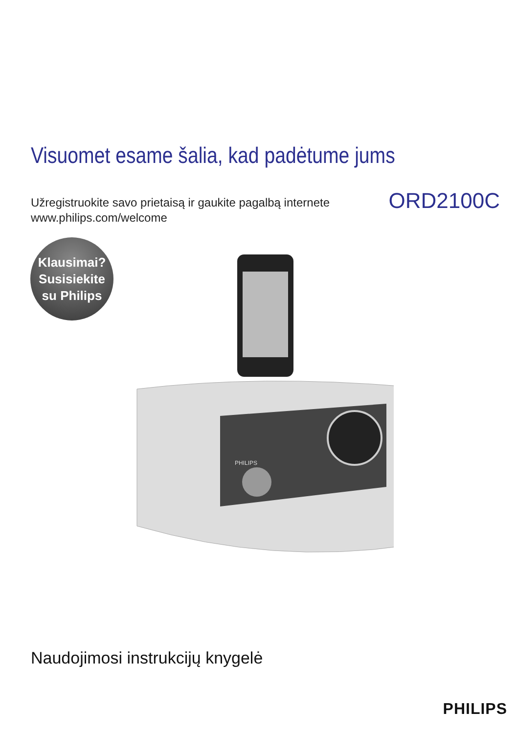Visuomet esame šalia, kad padėtume jums
Užregistruokite savo prietaisą ir gaukite pagalbą internete
www.philips.com/welcome
ORD2100C
Klausimai?
Susisiekite
su Philips
PHILIPS
Naudojimosi instrukcijų knygelė
PHILIPS